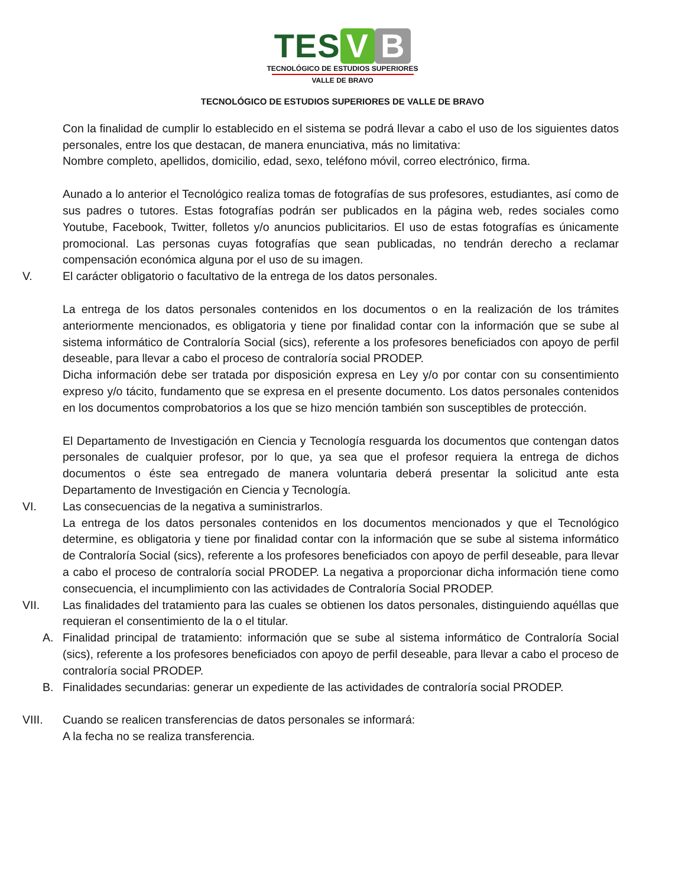TES V B
TECNOLÓGICO DE ESTUDIOS SUPERIORES
VALLE DE BRAVO
TECNOLÓGICO DE ESTUDIOS SUPERIORES DE VALLE DE BRAVO
Con la finalidad de cumplir lo establecido en el sistema se podrá llevar a cabo el uso de los siguientes datos personales, entre los que destacan, de manera enunciativa, más no limitativa:
Nombre completo, apellidos, domicilio, edad, sexo, teléfono móvil, correo electrónico, firma.
Aunado a lo anterior el Tecnológico realiza tomas de fotografías de sus profesores, estudiantes, así como de sus padres o tutores. Estas fotografías podrán ser publicados en la página web, redes sociales como Youtube, Facebook, Twitter, folletos y/o anuncios publicitarios. El uso de estas fotografías es únicamente promocional. Las personas cuyas fotografías que sean publicadas, no tendrán derecho a reclamar compensación económica alguna por el uso de su imagen.
V. El carácter obligatorio o facultativo de la entrega de los datos personales.
La entrega de los datos personales contenidos en los documentos o en la realización de los trámites anteriormente mencionados, es obligatoria y tiene por finalidad contar con la información que se sube al sistema informático de Contraloría Social (sics), referente a los profesores beneficiados con apoyo de perfil deseable, para llevar a cabo el proceso de contraloría social PRODEP.
Dicha información debe ser tratada por disposición expresa en Ley y/o por contar con su consentimiento expreso y/o tácito, fundamento que se expresa en el presente documento. Los datos personales contenidos en los documentos comprobatorios a los que se hizo mención también son susceptibles de protección.
El Departamento de Investigación en Ciencia y Tecnología resguarda los documentos que contengan datos personales de cualquier profesor, por lo que, ya sea que el profesor requiera la entrega de dichos documentos o éste sea entregado de manera voluntaria deberá presentar la solicitud ante esta Departamento de Investigación en Ciencia y Tecnología.
VI. Las consecuencias de la negativa a suministrarlos.
La entrega de los datos personales contenidos en los documentos mencionados y que el Tecnológico determine, es obligatoria y tiene por finalidad contar con la información que se sube al sistema informático de Contraloría Social (sics), referente a los profesores beneficiados con apoyo de perfil deseable, para llevar a cabo el proceso de contraloría social PRODEP. La negativa a proporcionar dicha información tiene como consecuencia, el incumplimiento con las actividades de Contraloría Social PRODEP.
VII. Las finalidades del tratamiento para las cuales se obtienen los datos personales, distinguiendo aquéllas que requieran el consentimiento de la o el titular.
A. Finalidad principal de tratamiento: información que se sube al sistema informático de Contraloría Social (sics), referente a los profesores beneficiados con apoyo de perfil deseable, para llevar a cabo el proceso de contraloría social PRODEP.
B. Finalidades secundarias: generar un expediente de las actividades de contraloría social PRODEP.
VIII. Cuando se realicen transferencias de datos personales se informará:
A la fecha no se realiza transferencia.